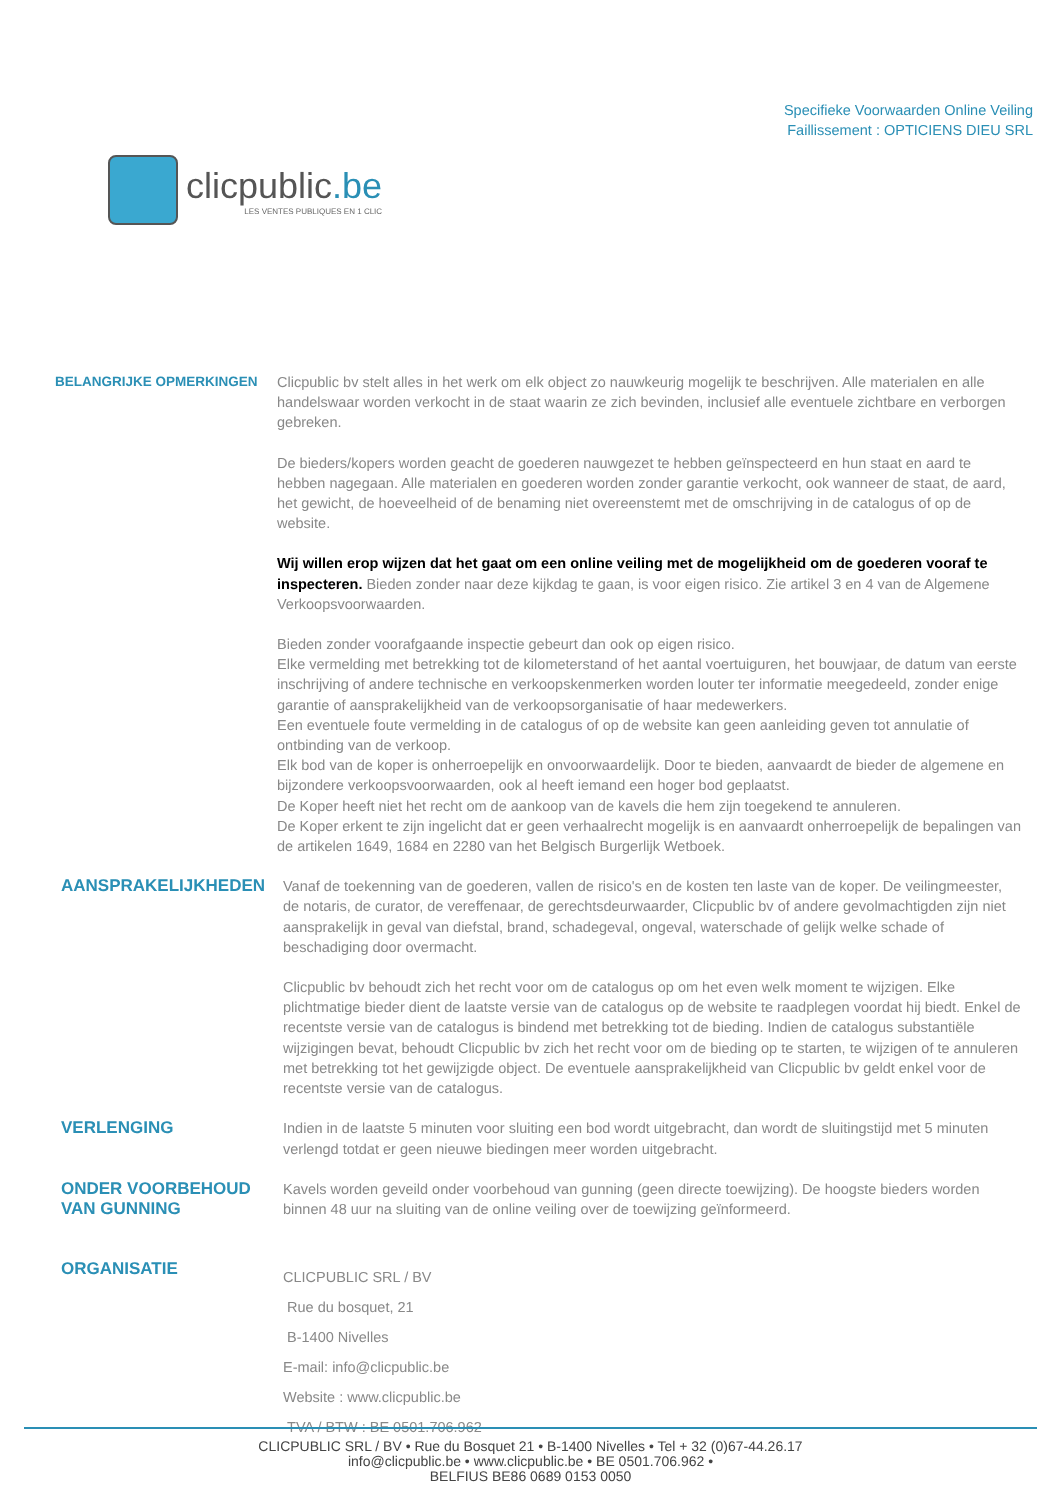clicpublic.be
LES VENTES PUBLIQUES EN 1 CLIC
Specifieke Voorwaarden Online Veiling
Faillissement : OPTICIENS DIEU SRL
BELANGRIJKE OPMERKINGEN
Clicpublic bv stelt alles in het werk om elk object zo nauwkeurig mogelijk te beschrijven. Alle materialen en alle handelswaar worden verkocht in de staat waarin ze zich bevinden, inclusief alle eventuele zichtbare en verborgen gebreken.
De bieders/kopers worden geacht de goederen nauwgezet te hebben geïnspecteerd en hun staat en aard te hebben nagegaan. Alle materialen en goederen worden zonder garantie verkocht, ook wanneer de staat, de aard, het gewicht, de hoeveelheid of de benaming niet overeenstemt met de omschrijving in de catalogus of op de website.
Wij willen erop wijzen dat het gaat om een online veiling met de mogelijkheid om de goederen vooraf te inspecteren. Bieden zonder naar deze kijkdag te gaan, is voor eigen risico. Zie artikel 3 en 4 van de Algemene Verkoopsvoorwaarden.
Bieden zonder voorafgaande inspectie gebeurt dan ook op eigen risico.
Elke vermelding met betrekking tot de kilometerstand of het aantal voertuiguren, het bouwjaar, de datum van eerste inschrijving of andere technische en verkoopskenmerken worden louter ter informatie meegedeeld, zonder enige garantie of aansprakelijkheid van de verkoopsorganisatie of haar medewerkers.
Een eventuele foute vermelding in de catalogus of op de website kan geen aanleiding geven tot annulatie of ontbinding van de verkoop.
Elk bod van de koper is onherroepelijk en onvoorwaardelijk. Door te bieden, aanvaardt de bieder de algemene en bijzondere verkoopsvoorwaarden, ook al heeft iemand een hoger bod geplaatst.
De Koper heeft niet het recht om de aankoop van de kavels die hem zijn toegekend te annuleren.
De Koper erkent te zijn ingelicht dat er geen verhaalrecht mogelijk is en aanvaardt onherroepelijk de bepalingen van de artikelen 1649, 1684 en 2280 van het Belgisch Burgerlijk Wetboek.
AANSPRAKELIJKHEDEN
Vanaf de toekenning van de goederen, vallen de risico's en de kosten ten laste van de koper. De veilingmeester, de notaris, de curator, de vereffenaar, de gerechtsdeurwaarder, Clicpublic bv of andere gevolmachtigden zijn niet aansprakelijk in geval van diefstal, brand, schadegeval, ongeval, waterschade of gelijk welke schade of beschadiging door overmacht.
Clicpublic bv behoudt zich het recht voor om de catalogus op om het even welk moment te wijzigen. Elke plichtmatige bieder dient de laatste versie van de catalogus op de website te raadplegen voordat hij biedt. Enkel de recentste versie van de catalogus is bindend met betrekking tot de bieding. Indien de catalogus substantiële wijzigingen bevat, behoudt Clicpublic bv zich het recht voor om de bieding op te starten, te wijzigen of te annuleren met betrekking tot het gewijzigde object. De eventuele aansprakelijkheid van Clicpublic bv geldt enkel voor de recentste versie van de catalogus.
VERLENGING
Indien in de laatste 5 minuten voor sluiting een bod wordt uitgebracht, dan wordt de sluitingstijd met 5 minuten verlengd totdat er geen nieuwe biedingen meer worden uitgebracht.
ONDER VOORBEHOUD VAN GUNNING
Kavels worden geveild onder voorbehoud van gunning (geen directe toewijzing). De hoogste bieders worden binnen 48 uur na sluiting van de online veiling over de toewijzing geïnformeerd.
ORGANISATIE
CLICPUBLIC SRL / BV
Rue du bosquet, 21
B-1400 Nivelles
E-mail: info@clicpublic.be
Website : www.clicpublic.be
TVA / BTW : BE 0501.706.962
CLICPUBLIC SRL / BV • Rue du Bosquet 21 • B-1400 Nivelles • Tel + 32 (0)67-44.26.17
info@clicpublic.be • www.clicpublic.be • BE 0501.706.962 •
BELFIUS BE86 0689 0153 0050